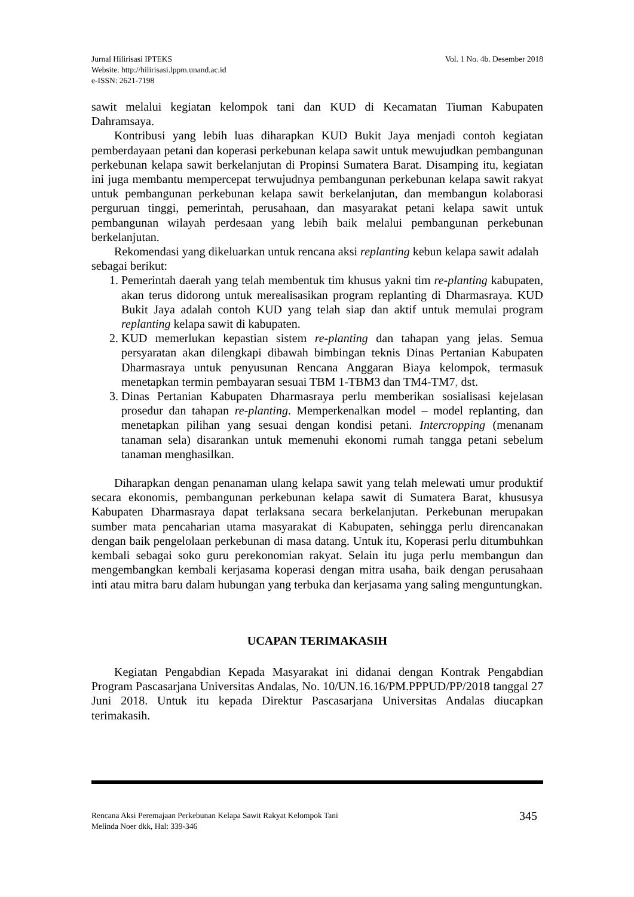Jurnal Hilirisasi IPTEKS
Website. http://hilirisasi.lppm.unand.ac.id
e-ISSN: 2621-7198
Vol. 1 No. 4b. Desember 2018
sawit melalui kegiatan kelompok tani dan KUD di Kecamatan Tiuman Kabupaten Dahramsaya.
Kontribusi yang lebih luas diharapkan KUD Bukit Jaya menjadi contoh kegiatan pemberdayaan petani dan koperasi perkebunan kelapa sawit untuk mewujudkan pembangunan perkebunan kelapa sawit berkelanjutan di Propinsi Sumatera Barat. Disamping itu, kegiatan ini juga membantu mempercepat terwujudnya pembangunan perkebunan kelapa sawit rakyat untuk pembangunan perkebunan kelapa sawit berkelanjutan, dan membangun kolaborasi perguruan tinggi, pemerintah, perusahaan, dan masyarakat petani kelapa sawit untuk pembangunan wilayah perdesaan yang lebih baik melalui pembangunan perkebunan berkelanjutan.
Rekomendasi yang dikeluarkan untuk rencana aksi replanting kebun kelapa sawit adalah sebagai berikut:
1. Pemerintah daerah yang telah membentuk tim khusus yakni tim re-planting kabupaten, akan terus didorong untuk merealisasikan program replanting di Dharmasraya. KUD Bukit Jaya adalah contoh KUD yang telah siap dan aktif untuk memulai program replanting kelapa sawit di kabupaten.
2. KUD memerlukan kepastian sistem re-planting dan tahapan yang jelas. Semua persyaratan akan dilengkapi dibawah bimbingan teknis Dinas Pertanian Kabupaten Dharmasraya untuk penyusunan Rencana Anggaran Biaya kelompok, termasuk menetapkan termin pembayaran sesuai TBM 1-TBM3 dan TM4-TM7, dst.
3. Dinas Pertanian Kabupaten Dharmasraya perlu memberikan sosialisasi kejelasan prosedur dan tahapan re-planting. Memperkenalkan model – model replanting, dan menetapkan pilihan yang sesuai dengan kondisi petani. Intercropping (menanam tanaman sela) disarankan untuk memenuhi ekonomi rumah tangga petani sebelum tanaman menghasilkan.
Diharapkan dengan penanaman ulang kelapa sawit yang telah melewati umur produktif secara ekonomis, pembangunan perkebunan kelapa sawit di Sumatera Barat, khususya Kabupaten Dharmasraya dapat terlaksana secara berkelanjutan. Perkebunan merupakan sumber mata pencaharian utama masyarakat di Kabupaten, sehingga perlu direncanakan dengan baik pengelolaan perkebunan di masa datang. Untuk itu, Koperasi perlu ditumbuhkan kembali sebagai soko guru perekonomian rakyat. Selain itu juga perlu membangun dan mengembangkan kembali kerjasama koperasi dengan mitra usaha, baik dengan perusahaan inti atau mitra baru dalam hubungan yang terbuka dan kerjasama yang saling menguntungkan.
UCAPAN TERIMAKASIH
Kegiatan Pengabdian Kepada Masyarakat ini didanai dengan Kontrak Pengabdian Program Pascasarjana Universitas Andalas, No. 10/UN.16.16/PM.PPPUD/PP/2018 tanggal 27 Juni 2018. Untuk itu kepada Direktur Pascasarjana Universitas Andalas diucapkan terimakasih.
Rencana Aksi Peremajaan Perkebunan Kelapa Sawit Rakyat Kelompok Tani
Melinda Noer dkk, Hal: 339-346
345